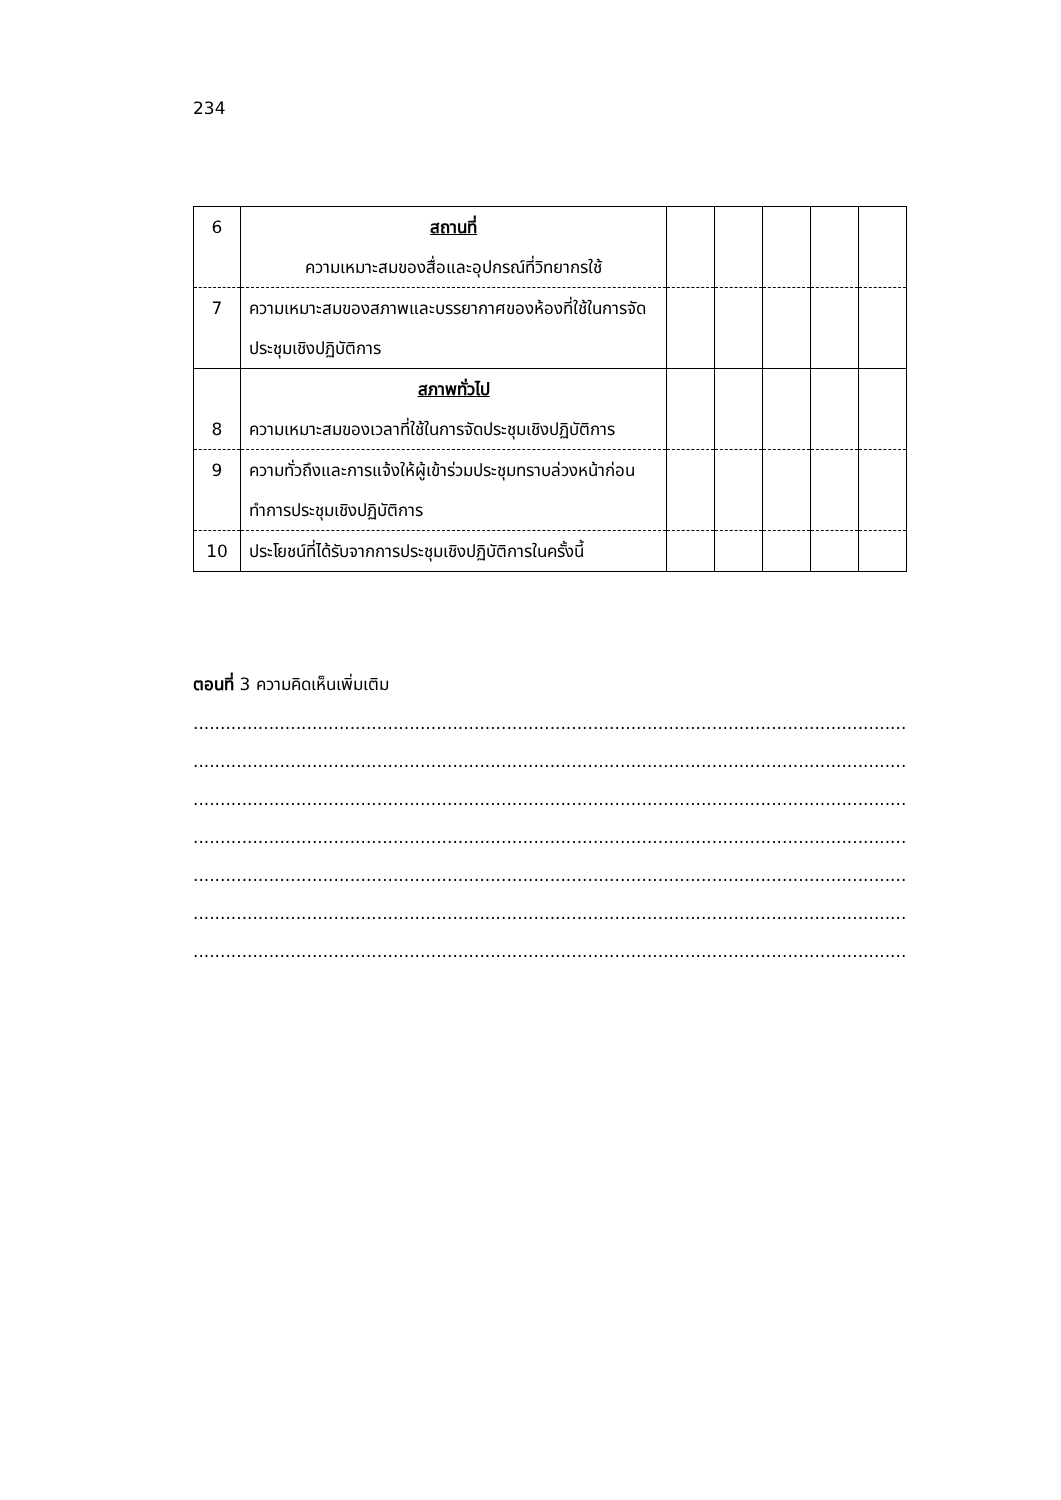234
| 6 | สถานที่ ความเหมาะสมของสื่อและอุปกรณ์ที่วิทยากรใช้ | | | | | |
| 7 | ความเหมาะสมของสภาพและบรรยากาศของห้องที่ใช้ในการจัดประชุมเชิงปฏิบัติการ | | | | | |
| 8 | สภาพทั่วไป ความเหมาะสมของเวลาที่ใช้ในการจัดประชุมเชิงปฏิบัติการ | | | | | |
| 9 | ความทั่วถึงและการแจ้งให้ผู้เข้าร่วมประชุมทราบล่วงหน้าก่อนทำการประชุมเชิงปฏิบัติการ | | | | | |
| 10 | ประโยชน์ที่ได้รับจากการประชุมเชิงปฏิบัติการในครั้งนี้ | | | | | |
ตอนที่ 3 ความคิดเห็นเพิ่มเติม
........................................................................................................................................................
........................................................................................................................................................
........................................................................................................................................................
........................................................................................................................................................
........................................................................................................................................................
.....................................................................................................................................................
........................................................................................................................................................